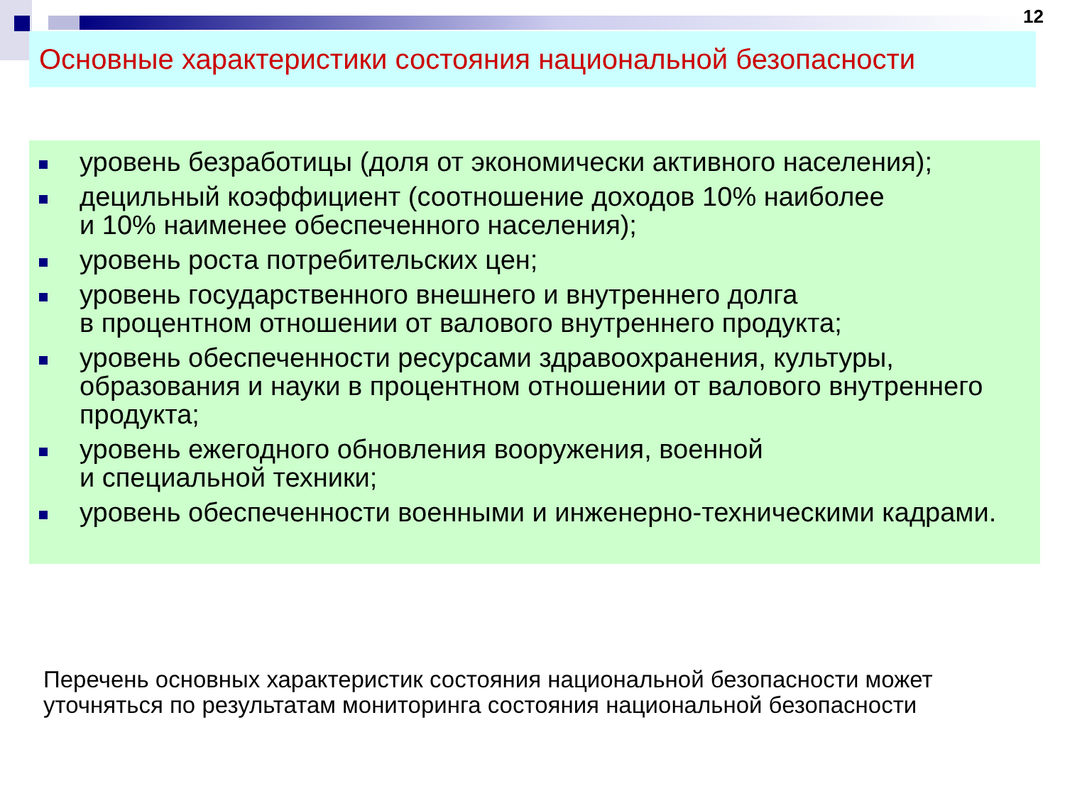12
Основные характеристики состояния национальной безопасности
уровень безработицы (доля от экономически активного населения);
децильный коэффициент (соотношение доходов 10% наиболее
и 10% наименее обеспеченного населения);
уровень роста потребительских цен;
уровень государственного внешнего и внутреннего долга
в процентном отношении от валового внутреннего продукта;
уровень обеспеченности ресурсами здравоохранения, культуры, образования и науки в процентном отношении от валового внутреннего продукта;
уровень ежегодного обновления вооружения, военной
и специальной техники;
уровень обеспеченности военными и инженерно-техническими кадрами.
Перечень основных характеристик состояния национальной безопасности может уточняться по результатам мониторинга состояния национальной безопасности